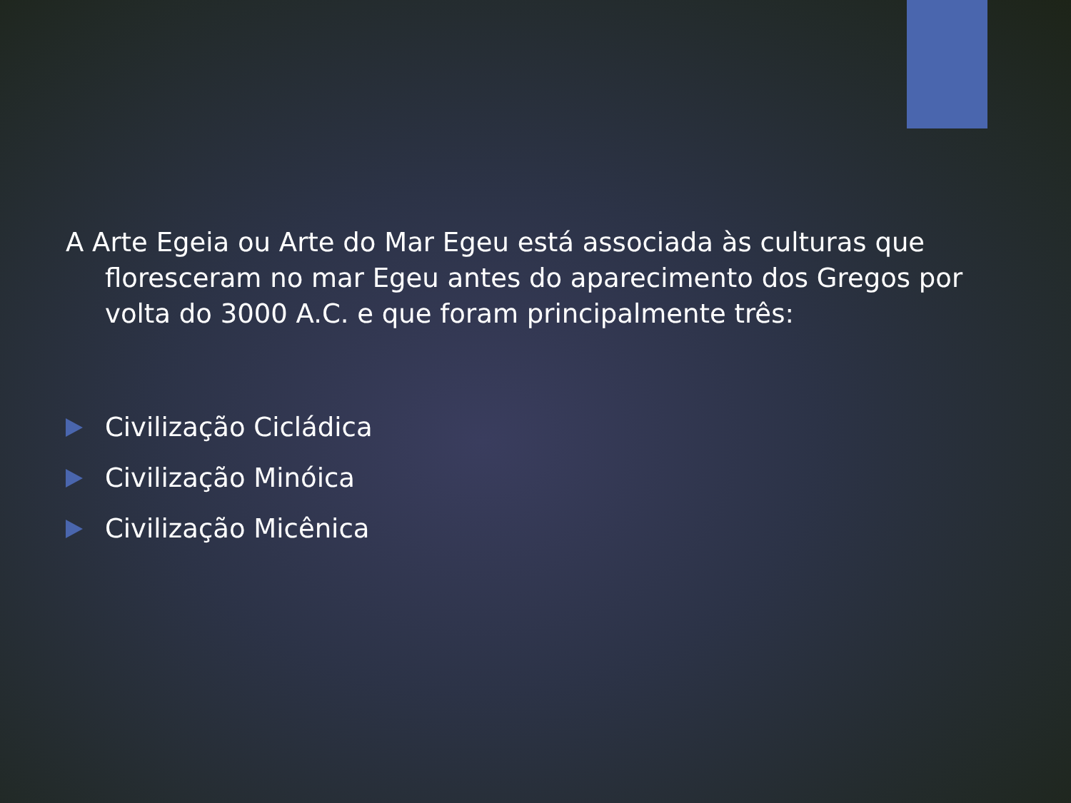A Arte Egeia ou Arte do Mar Egeu está associada às culturas que floresceram no mar Egeu antes do aparecimento dos Gregos por volta do 3000 A.C. e que foram principalmente três:
Civilização Cicládica
Civilização Minóica
Civilização Micênica